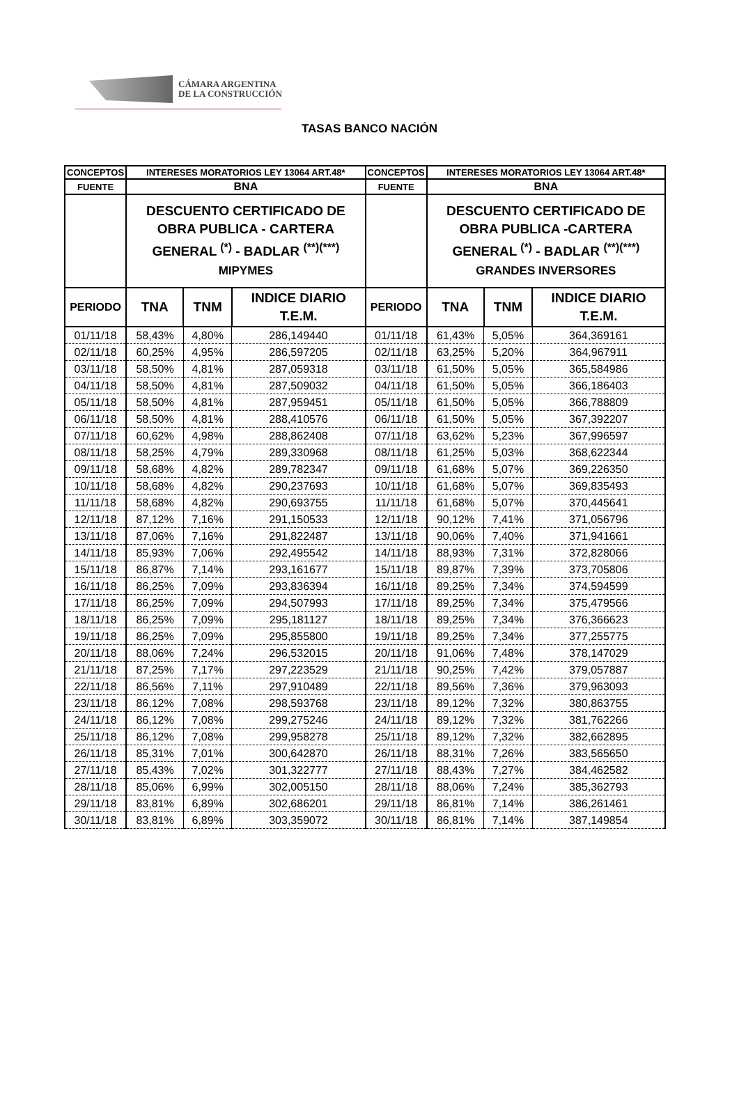CÁMARA ARGENTINA
DE LA CONSTRUCCIÓN
TASAS BANCO NACIÓN
| CONCEPTOS | INTERESES MORATORIOS LEY 13064 ART.48* | | | CONCEPTOS | INTERESES MORATORIOS LEY 13064 ART.48* | | |
| --- | --- | --- | --- | --- | --- | --- | --- |
| FUENTE | BNA | | | FUENTE | BNA | | |
| | DESCUENTO CERTIFICADO DE OBRA PUBLICA - CARTERA GENERAL <sup>(*)</sup> - BADLAR <sup>(**)(***)</sup> MIPYMES | | | | DESCUENTO CERTIFICADO DE OBRA PUBLICA -CARTERA GENERAL <sup>(*)</sup> - BADLAR <sup>(**)(***)</sup> GRANDES INVERSORES | | |
| PERIODO | TNA | TNM | INDICE DIARIO T.E.M. | PERIODO | TNA | TNM | INDICE DIARIO T.E.M. |
| 01/11/18 | 58,43% | 4,80% | 286,149440 | 01/11/18 | 61,43% | 5,05% | 364,369161 |
| 02/11/18 | 60,25% | 4,95% | 286,597205 | 02/11/18 | 63,25% | 5,20% | 364,967911 |
| 03/11/18 | 58,50% | 4,81% | 287,059318 | 03/11/18 | 61,50% | 5,05% | 365,584986 |
| 04/11/18 | 58,50% | 4,81% | 287,509032 | 04/11/18 | 61,50% | 5,05% | 366,186403 |
| 05/11/18 | 58,50% | 4,81% | 287,959451 | 05/11/18 | 61,50% | 5,05% | 366,788809 |
| 06/11/18 | 58,50% | 4,81% | 288,410576 | 06/11/18 | 61,50% | 5,05% | 367,392207 |
| 07/11/18 | 60,62% | 4,98% | 288,862408 | 07/11/18 | 63,62% | 5,23% | 367,996597 |
| 08/11/18 | 58,25% | 4,79% | 289,330968 | 08/11/18 | 61,25% | 5,03% | 368,622344 |
| 09/11/18 | 58,68% | 4,82% | 289,782347 | 09/11/18 | 61,68% | 5,07% | 369,226350 |
| 10/11/18 | 58,68% | 4,82% | 290,237693 | 10/11/18 | 61,68% | 5,07% | 369,835493 |
| 11/11/18 | 58,68% | 4,82% | 290,693755 | 11/11/18 | 61,68% | 5,07% | 370,445641 |
| 12/11/18 | 87,12% | 7,16% | 291,150533 | 12/11/18 | 90,12% | 7,41% | 371,056796 |
| 13/11/18 | 87,06% | 7,16% | 291,822487 | 13/11/18 | 90,06% | 7,40% | 371,941661 |
| 14/11/18 | 85,93% | 7,06% | 292,495542 | 14/11/18 | 88,93% | 7,31% | 372,828066 |
| 15/11/18 | 86,87% | 7,14% | 293,161677 | 15/11/18 | 89,87% | 7,39% | 373,705806 |
| 16/11/18 | 86,25% | 7,09% | 293,836394 | 16/11/18 | 89,25% | 7,34% | 374,594599 |
| 17/11/18 | 86,25% | 7,09% | 294,507993 | 17/11/18 | 89,25% | 7,34% | 375,479566 |
| 18/11/18 | 86,25% | 7,09% | 295,181127 | 18/11/18 | 89,25% | 7,34% | 376,366623 |
| 19/11/18 | 86,25% | 7,09% | 295,855800 | 19/11/18 | 89,25% | 7,34% | 377,255775 |
| 20/11/18 | 88,06% | 7,24% | 296,532015 | 20/11/18 | 91,06% | 7,48% | 378,147029 |
| 21/11/18 | 87,25% | 7,17% | 297,223529 | 21/11/18 | 90,25% | 7,42% | 379,057887 |
| 22/11/18 | 86,56% | 7,11% | 297,910489 | 22/11/18 | 89,56% | 7,36% | 379,963093 |
| 23/11/18 | 86,12% | 7,08% | 298,593768 | 23/11/18 | 89,12% | 7,32% | 380,863755 |
| 24/11/18 | 86,12% | 7,08% | 299,275246 | 24/11/18 | 89,12% | 7,32% | 381,762266 |
| 25/11/18 | 86,12% | 7,08% | 299,958278 | 25/11/18 | 89,12% | 7,32% | 382,662895 |
| 26/11/18 | 85,31% | 7,01% | 300,642870 | 26/11/18 | 88,31% | 7,26% | 383,565650 |
| 27/11/18 | 85,43% | 7,02% | 301,322777 | 27/11/18 | 88,43% | 7,27% | 384,462582 |
| 28/11/18 | 85,06% | 6,99% | 302,005150 | 28/11/18 | 88,06% | 7,24% | 385,362793 |
| 29/11/18 | 83,81% | 6,89% | 302,686201 | 29/11/18 | 86,81% | 7,14% | 386,261461 |
| 30/11/18 | 83,81% | 6,89% | 303,359072 | 30/11/18 | 86,81% | 7,14% | 387,149854 |